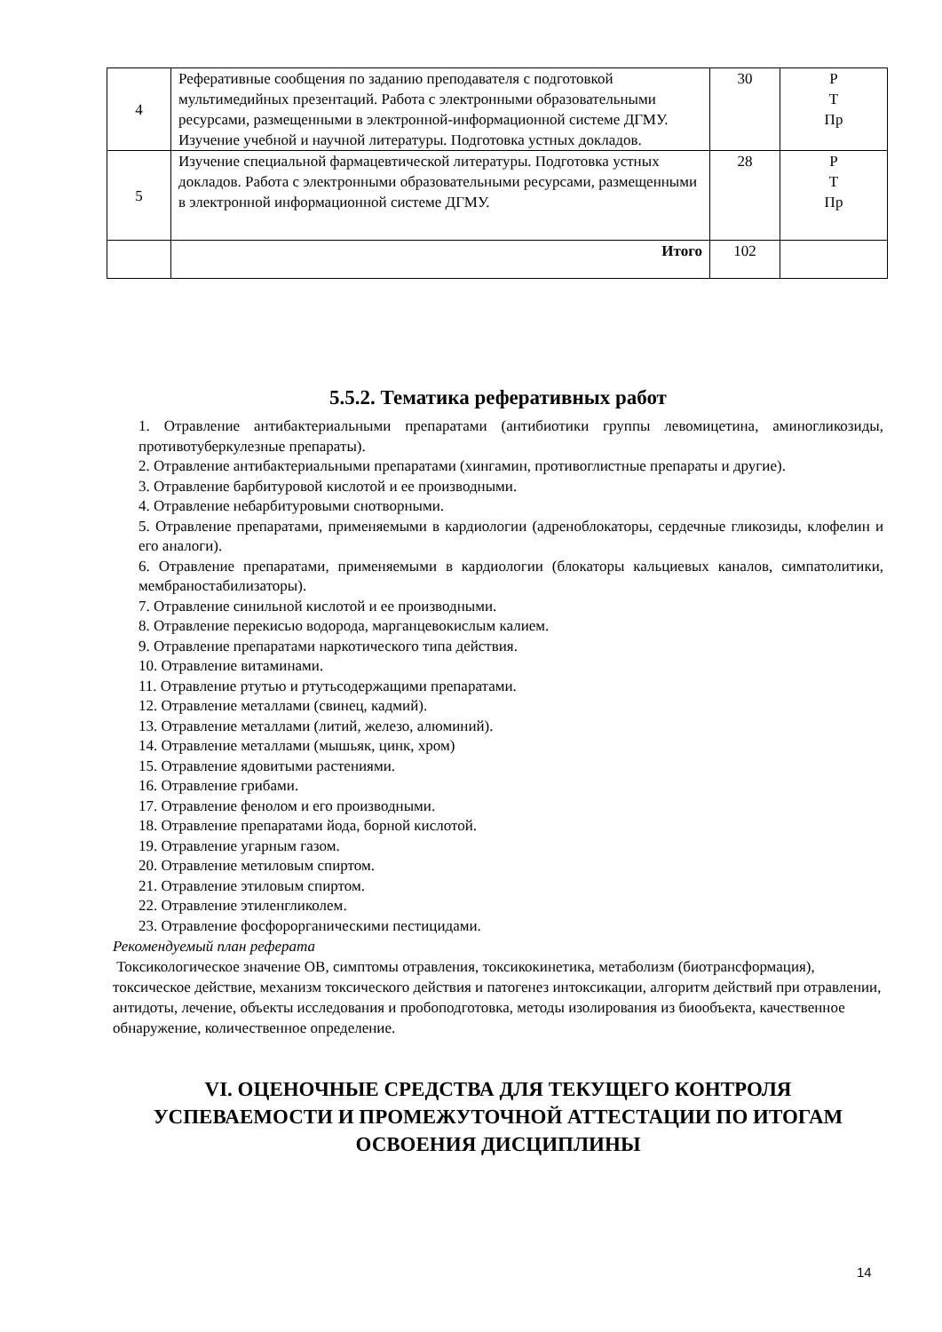| 4 | Реферативные сообщения по заданию преподавателя с подготовкой мультимедийных презентаций. Работа с электронными образовательными ресурсами, размещенными в электронной-информационной системе ДГМУ. Изучение учебной и научной литературы. Подготовка устных докладов. | 30 | Р Т Пр |
| 5 | Изучение специальной фармацевтической литературы. Подготовка устных докладов. Работа с электронными образовательными ресурсами, размещенными в электронной информационной системе ДГМУ. | 28 | Р Т Пр |
| | Итого | 102 | |
5.5.2. Тематика реферативных работ
1. Отравление антибактериальными препаратами (антибиотики группы левомицетина, аминогликозиды, противотуберкулезные препараты).
2. Отравление антибактериальными препаратами (хингамин, противоглистные препараты и другие).
3. Отравление барбитуровой кислотой и ее производными.
4. Отравление небарбитуровыми снотворными.
5. Отравление препаратами, применяемыми в кардиологии (адреноблокаторы, сердечные гликозиды, клофелин и его аналоги).
6. Отравление препаратами, применяемыми в кардиологии (блокаторы кальциевых каналов, симпатолитики, мембраностабилизаторы).
7. Отравление синильной кислотой и ее производными.
8. Отравление перекисью водорода, марганцевокислым калием.
9. Отравление препаратами наркотического типа действия.
10. Отравление витаминами.
11. Отравление ртутью и ртутьсодержащими препаратами.
12. Отравление металлами (свинец, кадмий).
13. Отравление металлами (литий, железо, алюминий).
14. Отравление металлами (мышьяк, цинк, хром)
15. Отравление ядовитыми растениями.
16. Отравление грибами.
17. Отравление фенолом и его производными.
18. Отравление препаратами йода, борной кислотой.
19. Отравление угарным газом.
20. Отравление метиловым спиртом.
21. Отравление этиловым спиртом.
22. Отравление этиленгликолем.
23. Отравление фосфорорганическими пестицидами.
Рекомендуемый план реферата
Токсикологическое значение ОВ, симптомы отравления, токсикокинетика, метаболизм (биотрансформация), токсическое действие, механизм токсического действия и патогенез интоксикации, алгоритм действий при отравлении, антидоты, лечение, объекты исследования и пробоподготовка, методы изолирования из биообъекта, качественное обнаружение, количественное определение.
VI. ОЦЕНОЧНЫЕ СРЕДСТВА ДЛЯ ТЕКУЩЕГО КОНТРОЛЯ УСПЕВАЕМОСТИ И ПРОМЕЖУТОЧНОЙ АТТЕСТАЦИИ ПО ИТОГАМ ОСВОЕНИЯ ДИСЦИПЛИНЫ
14